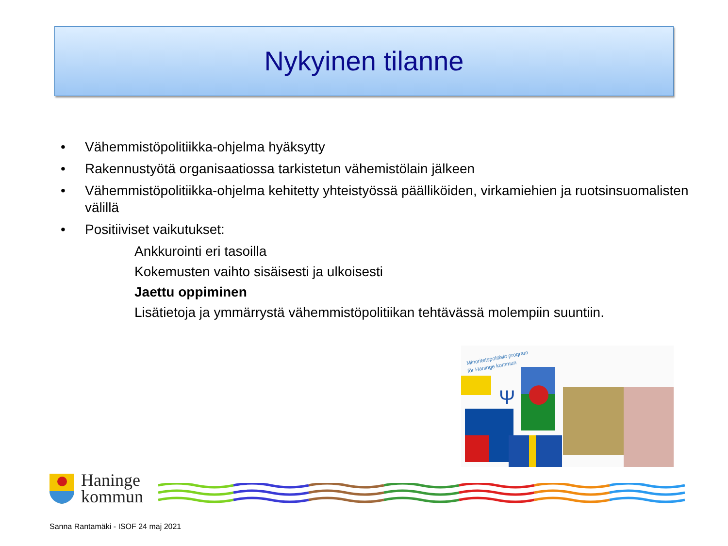Nykyinen tilanne
• Vähemmistöpolitiikka-ohjelma hyäksytty
• Rakennustyötä organisaatiossa tarkistetun vähemistölain jälkeen
• Vähemmistöpolitiikka-ohjelma kehitetty yhteistyössä päälliköiden, virkamiehien ja ruotsinsuomalisten välillä
• Positiiviset vaikutukset:
Ankkurointi eri tasoilla
Kokemusten vaihto sisäisesti ja ulkoisesti
Jaettu oppiminen
Lisätietoja ja ymmärrystä vähemmistöpolitiikan tehtävässä molempiin suuntiin.
Minoritetspolitiskt program
för Haninge kommun
Ψ
Haninge
kommun
Sanna Rantamäki - ISOF 24 maj 2021